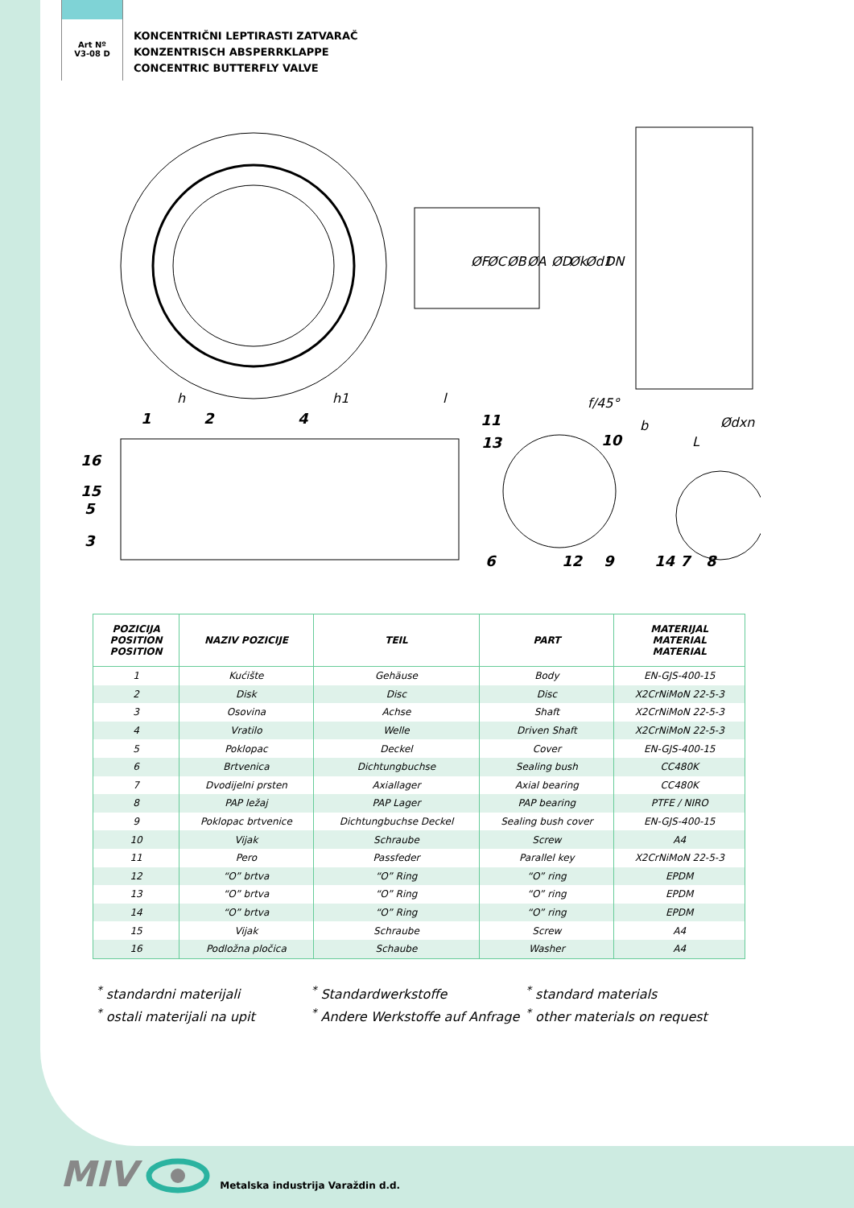Art Nº
V3-08 D
KONCENTRIČNI LEPTIRASTI ZATVARAČ
KONZENTRISCH ABSPERRKLAPPE
CONCENTRIC BUTTERFLY VALVE
h
h1
l
f/45°
b
L
ØF
ØC
ØB
ØA
ØD
Øk
Ød1
DN
Ødxn
1
2
4
11
13
10
16
15
5
3
6
12
9
14
7
8
| POZICIJA POSITION POSITION | NAZIV POZICIJE | TEIL | PART | MATERIJAL MATERIAL MATERIAL |
| --- | --- | --- | --- | --- |
| 1 | Kućište | Gehäuse | Body | EN-GJS-400-15 |
| 2 | Disk | Disc | Disc | X2CrNiMoN 22-5-3 |
| 3 | Osovina | Achse | Shaft | X2CrNiMoN 22-5-3 |
| 4 | Vratilo | Welle | Driven Shaft | X2CrNiMoN 22-5-3 |
| 5 | Poklopac | Deckel | Cover | EN-GJS-400-15 |
| 6 | Brtvenica | Dichtungbuchse | Sealing bush | CC480K |
| 7 | Dvodijelni prsten | Axiallager | Axial bearing | CC480K |
| 8 | PAP ležaj | PAP Lager | PAP bearing | PTFE / NIRO |
| 9 | Poklopac brtvenice | Dichtungbuchse Deckel | Sealing bush cover | EN-GJS-400-15 |
| 10 | Vijak | Schraube | Screw | A4 |
| 11 | Pero | Passfeder | Parallel key | X2CrNiMoN 22-5-3 |
| 12 | “O” brtva | “O” Ring | “O” ring | EPDM |
| 13 | “O” brtva | “O” Ring | “O” ring | EPDM |
| 14 | “O” brtva | “O” Ring | “O” ring | EPDM |
| 15 | Vijak | Schraube | Screw | A4 |
| 16 | Podložna pločica | Schaube | Washer | A4 |
<sup>*</sup> standardni materijali
<sup>*</sup> ostali materijali na upit
<sup>*</sup> Standardwerkstoffe
<sup>*</sup> Andere Werkstoffe auf Anfrage
<sup>*</sup> standard materials
<sup>*</sup> other materials on request
MIV Metalska industrija Varaždin d.d.